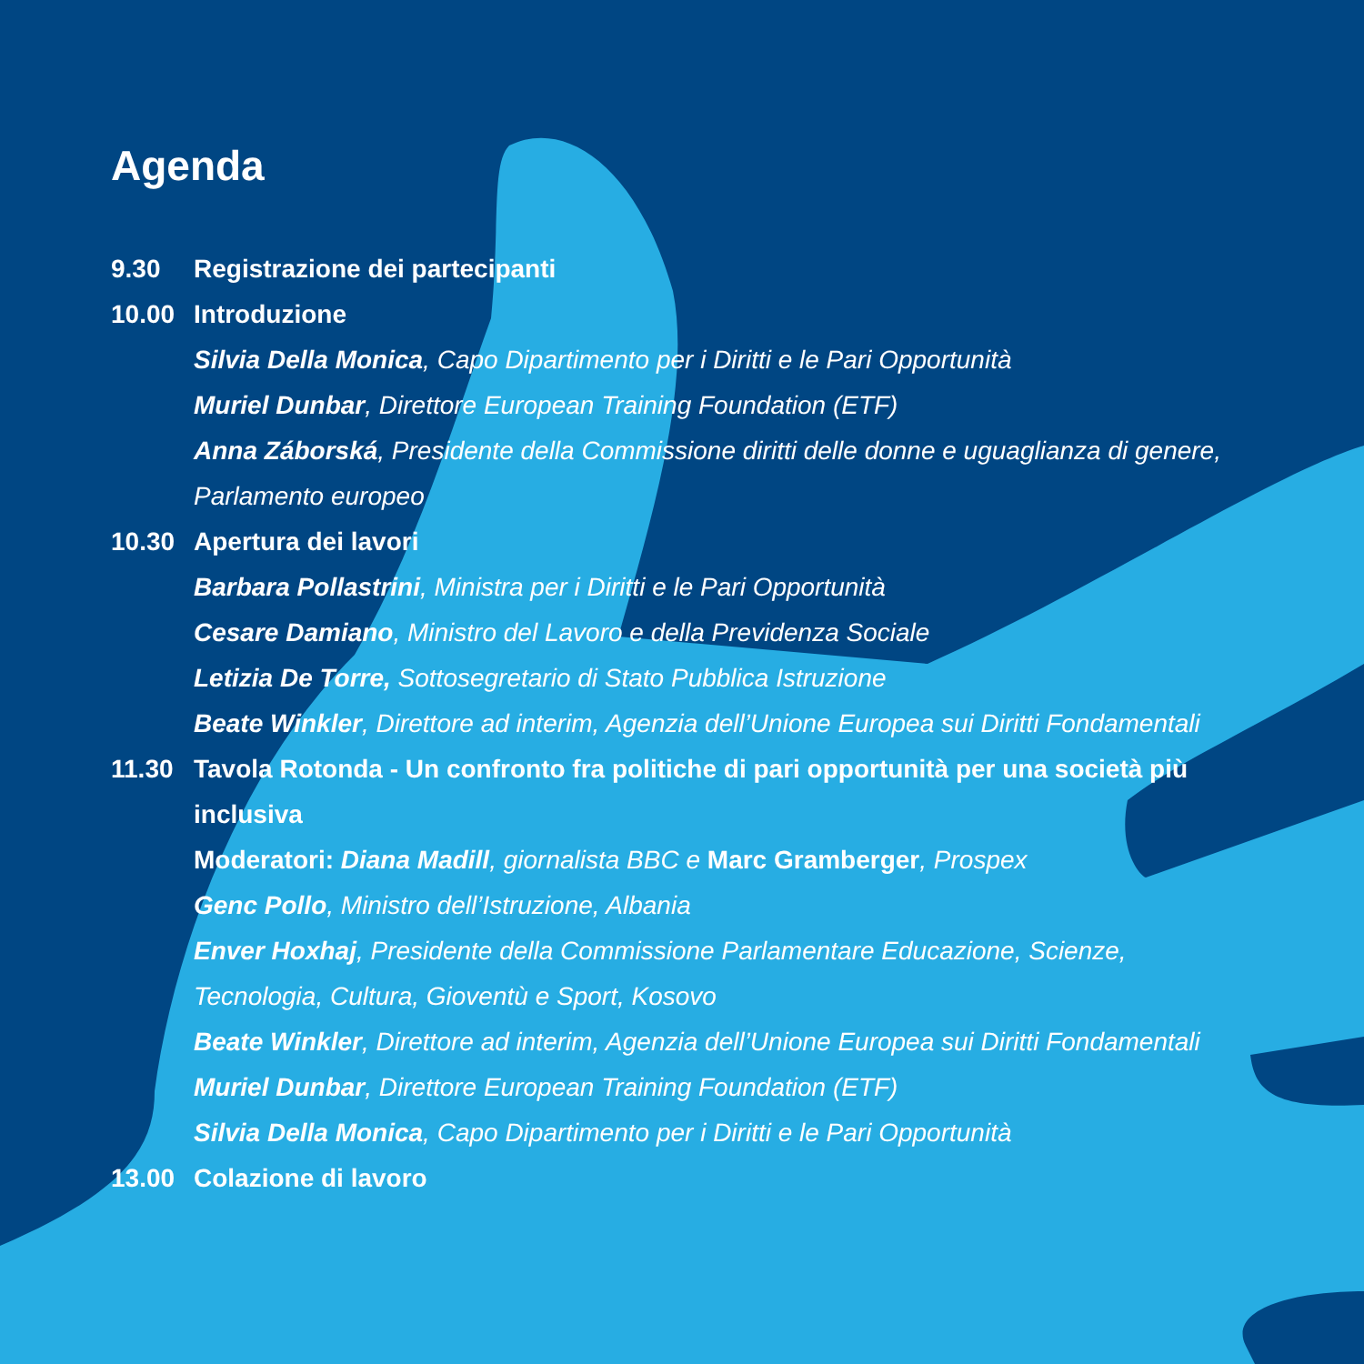Agenda
9.30 Registrazione dei partecipanti
10.00 Introduzione
Silvia Della Monica, Capo Dipartimento per i Diritti e le Pari Opportunità
Muriel Dunbar, Direttore European Training Foundation (ETF)
Anna Záborská, Presidente della Commissione diritti delle donne e uguaglianza di genere, Parlamento europeo
10.30 Apertura dei lavori
Barbara Pollastrini, Ministra per i Diritti e le Pari Opportunità
Cesare Damiano, Ministro del Lavoro e della Previdenza Sociale
Letizia De Torre, Sottosegretario di Stato Pubblica Istruzione
Beate Winkler, Direttore ad interim, Agenzia dell’Unione Europea sui Diritti Fondamentali
11.30 Tavola Rotonda - Un confronto fra politiche di pari opportunità per una società più inclusiva
Moderatori: Diana Madill, giornalista BBC e Marc Gramberger, Prospex
Genc Pollo, Ministro dell’Istruzione, Albania
Enver Hoxhaj, Presidente della Commissione Parlamentare Educazione, Scienze, Tecnologia, Cultura, Gioventù e Sport, Kosovo
Beate Winkler, Direttore ad interim, Agenzia dell’Unione Europea sui Diritti Fondamentali
Muriel Dunbar, Direttore European Training Foundation (ETF)
Silvia Della Monica, Capo Dipartimento per i Diritti e le Pari Opportunità
13.00 Colazione di lavoro